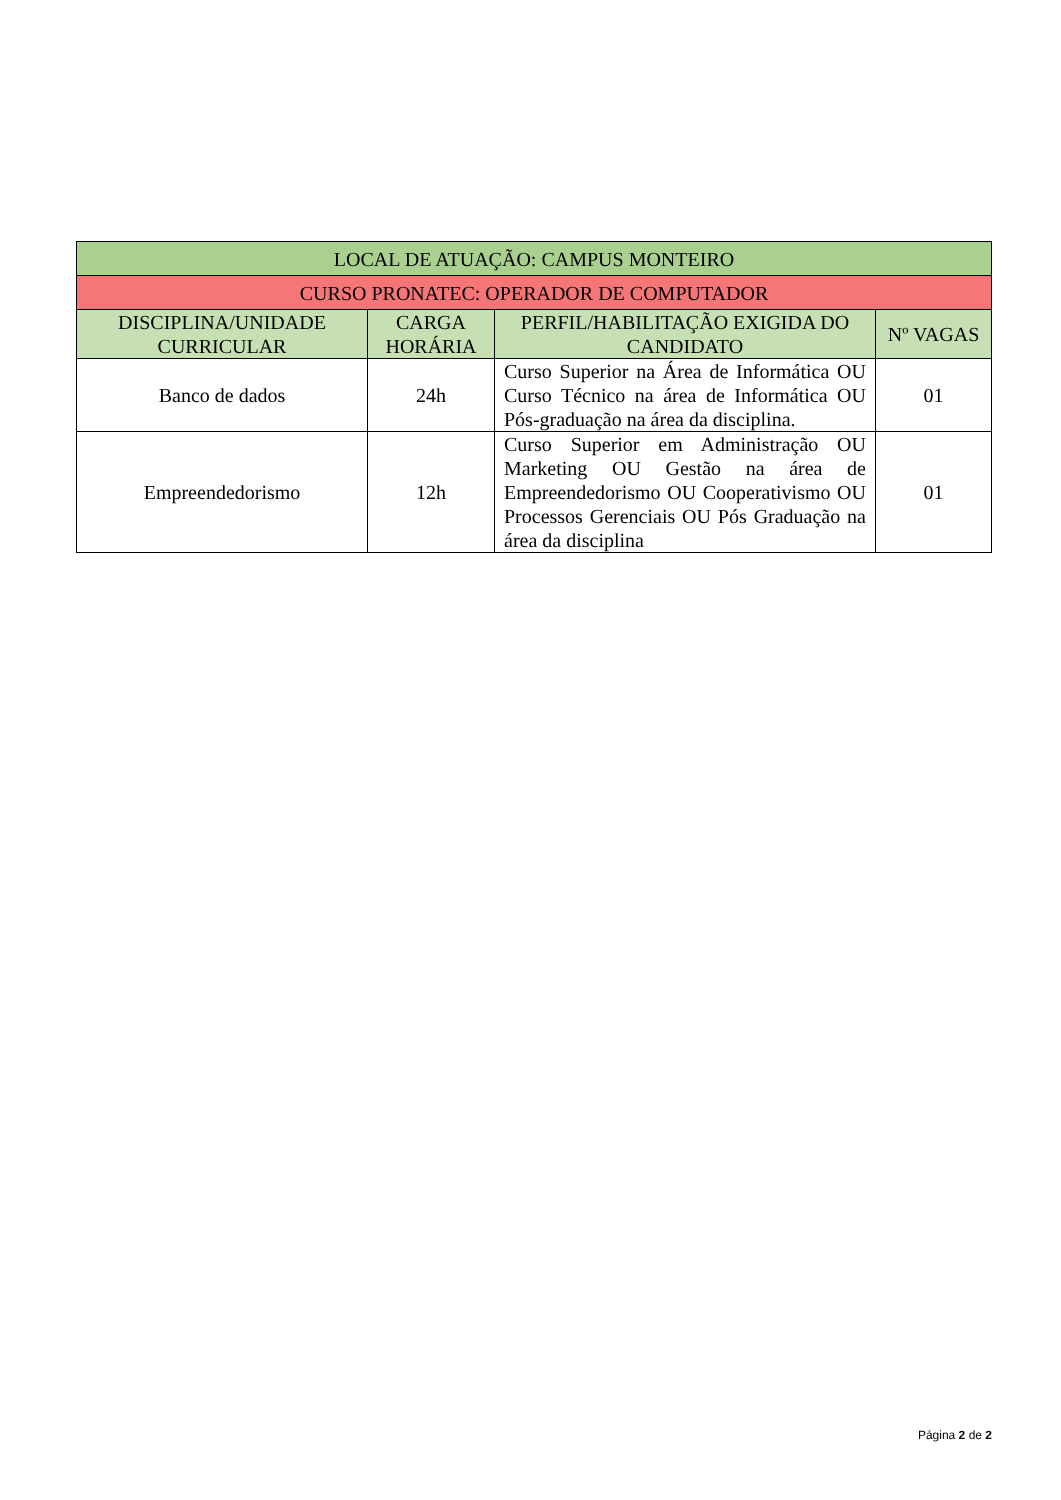| LOCAL DE ATUAÇÃO: CAMPUS MONTEIRO | | | |
| --- | --- | --- | --- |
| CURSO PRONATEC: OPERADOR DE COMPUTADOR | | | |
| DISCIPLINA/UNIDADE CURRICULAR | CARGA HORÁRIA | PERFIL/HABILITAÇÃO EXIGIDA DO CANDIDATO | Nº VAGAS |
| Banco de dados | 24h | Curso Superior na Área de Informática OU Curso Técnico na área de Informática OU Pós-graduação na área da disciplina. | 01 |
| Empreendedorismo | 12h | Curso Superior em Administração OU Marketing OU Gestão na área de Empreendedorismo OU Cooperativismo OU Processos Gerenciais OU Pós Graduação na área da disciplina | 01 |
Página 2 de 2